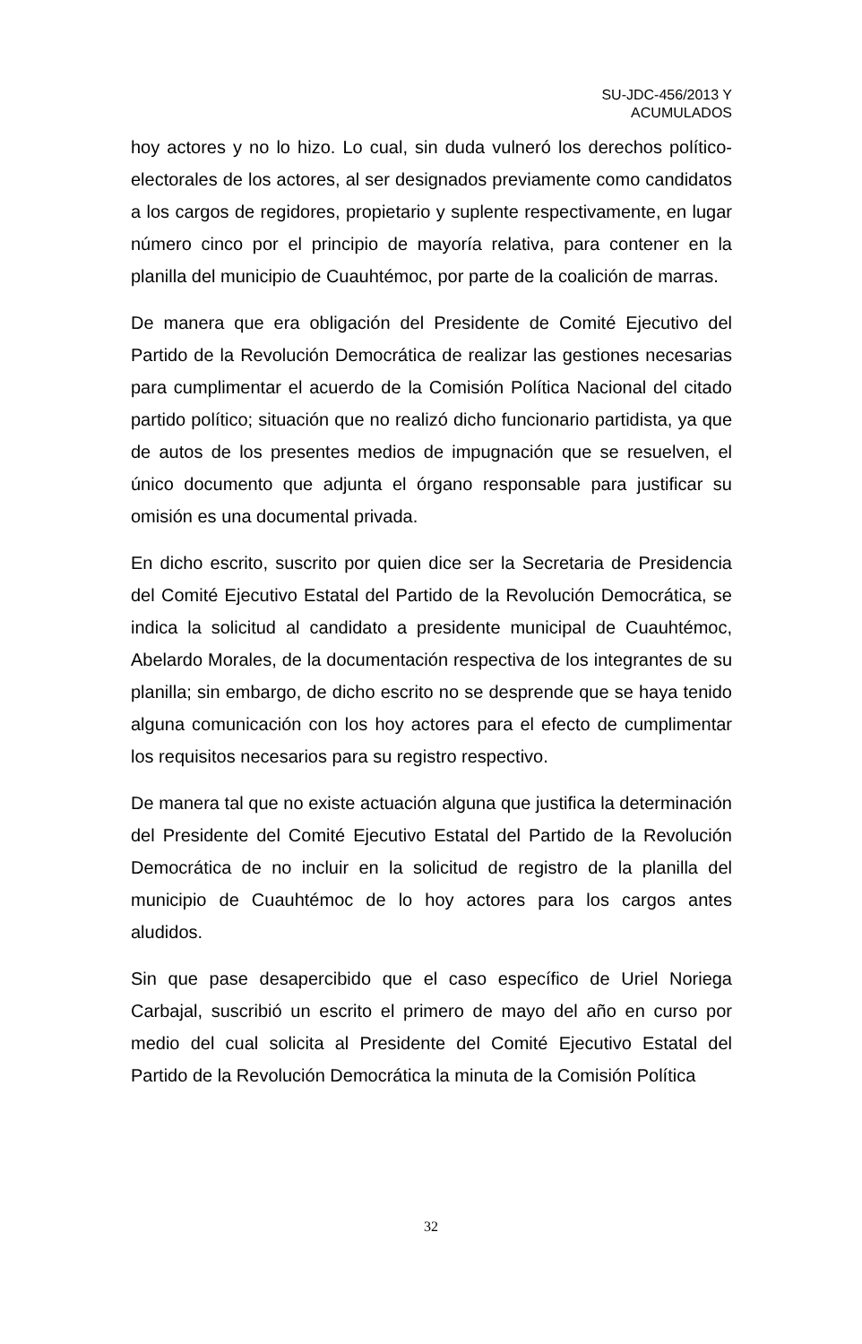SU-JDC-456/2013 Y
ACUMULADOS
hoy actores y no lo hizo. Lo cual, sin duda vulneró los derechos político-electorales de los actores, al ser designados previamente como candidatos a los cargos de regidores, propietario y suplente respectivamente, en lugar número cinco por el principio de mayoría relativa, para contener en la planilla del municipio de Cuauhtémoc, por parte de la coalición de marras.
De manera que era obligación del Presidente de Comité Ejecutivo del Partido de la Revolución Democrática de realizar las gestiones necesarias para cumplimentar el acuerdo de la Comisión Política Nacional del citado partido político; situación que no realizó dicho funcionario partidista, ya que de autos de los presentes medios de impugnación que se resuelven, el único documento que adjunta el órgano responsable para justificar su omisión es una documental privada.
En dicho escrito, suscrito por quien dice ser la Secretaria de Presidencia del Comité Ejecutivo Estatal del Partido de la Revolución Democrática, se indica la solicitud al candidato a presidente municipal de Cuauhtémoc, Abelardo Morales, de la documentación respectiva de los integrantes de su planilla; sin embargo, de dicho escrito no se desprende que se haya tenido alguna comunicación con los hoy actores para el efecto de cumplimentar los requisitos necesarios para su registro respectivo.
De manera tal que no existe actuación alguna que justifica la determinación del Presidente del Comité Ejecutivo Estatal del Partido de la Revolución Democrática de no incluir en la solicitud de registro de la planilla del municipio de Cuauhtémoc de lo hoy actores para los cargos antes aludidos.
Sin que pase desapercibido que el caso específico de Uriel Noriega Carbajal, suscribió un escrito el primero de mayo del año en curso por medio del cual solicita al Presidente del Comité Ejecutivo Estatal del Partido de la Revolución Democrática la minuta de la Comisión Política
32